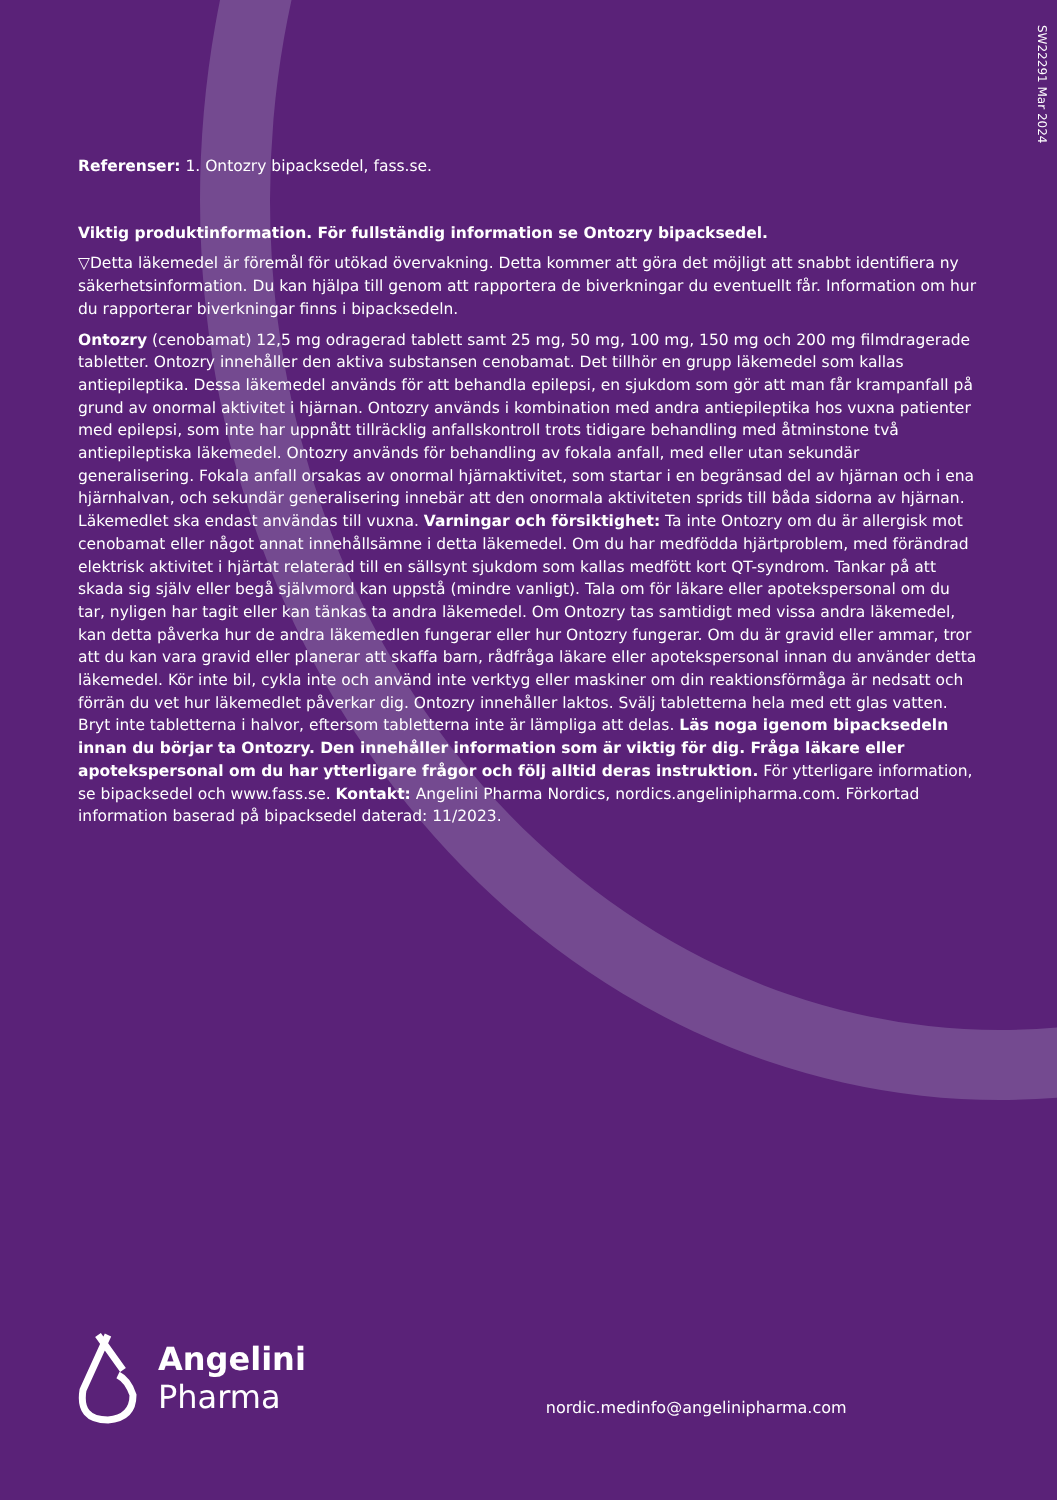SW22291 Mar 2024
Referenser: 1. Ontozry bipacksedel, fass.se.
Viktig produktinformation. För fullständig information se Ontozry bipacksedel.
▽Detta läkemedel är föremål för utökad övervakning. Detta kommer att göra det möjligt att snabbt identifiera ny säkerhetsinformation. Du kan hjälpa till genom att rapportera de biverkningar du eventuellt får. Information om hur du rapporterar biverkningar finns i bipacksedeln.
Ontozry (cenobamat) 12,5 mg odragerad tablett samt 25 mg, 50 mg, 100 mg, 150 mg och 200 mg filmdragerade tabletter. Ontozry innehåller den aktiva substansen cenobamat. Det tillhör en grupp läkemedel som kallas antiepileptika. Dessa läkemedel används för att behandla epilepsi, en sjukdom som gör att man får krampanfall på grund av onormal aktivitet i hjärnan. Ontozry används i kombination med andra antiepileptika hos vuxna patienter med epilepsi, som inte har uppnått tillräcklig anfallskontroll trots tidigare behandling med åtminstone två antiepileptiska läkemedel. Ontozry används för behandling av fokala anfall, med eller utan sekundär generalisering. Fokala anfall orsakas av onormal hjärnaktivitet, som startar i en begränsad del av hjärnan och i ena hjärnhalvan, och sekundär generalisering innebär att den onormala aktiviteten sprids till båda sidorna av hjärnan. Läkemedlet ska endast användas till vuxna. Varningar och försiktighet: Ta inte Ontozry om du är allergisk mot cenobamat eller något annat innehållsämne i detta läkemedel. Om du har medfödda hjärtproblem, med förändrad elektrisk aktivitet i hjärtat relaterad till en sällsynt sjukdom som kallas medfött kort QT-syndrom. Tankar på att skada sig själv eller begå självmord kan uppstå (mindre vanligt). Tala om för läkare eller apotekspersonal om du tar, nyligen har tagit eller kan tänkas ta andra läkemedel. Om Ontozry tas samtidigt med vissa andra läkemedel, kan detta påverka hur de andra läkemedlen fungerar eller hur Ontozry fungerar. Om du är gravid eller ammar, tror att du kan vara gravid eller planerar att skaffa barn, rådfråga läkare eller apotekspersonal innan du använder detta läkemedel. Kör inte bil, cykla inte och använd inte verktyg eller maskiner om din reaktionsförmåga är nedsatt och förrän du vet hur läkemedlet påverkar dig. Ontozry innehåller laktos. Svälj tabletterna hela med ett glas vatten. Bryt inte tabletterna i halvor, eftersom tabletterna inte är lämpliga att delas. Läs noga igenom bipacksedeln innan du börjar ta Ontozry. Den innehåller information som är viktig för dig. Fråga läkare eller apotekspersonal om du har ytterligare frågor och följ alltid deras instruktion. För ytterligare information, se bipacksedel och www.fass.se. Kontakt: Angelini Pharma Nordics, nordics.angelinipharma.com. Förkortad information baserad på bipacksedel daterad: 11/2023.
Angelini
Pharma
nordic.medinfo@angelinipharma.com